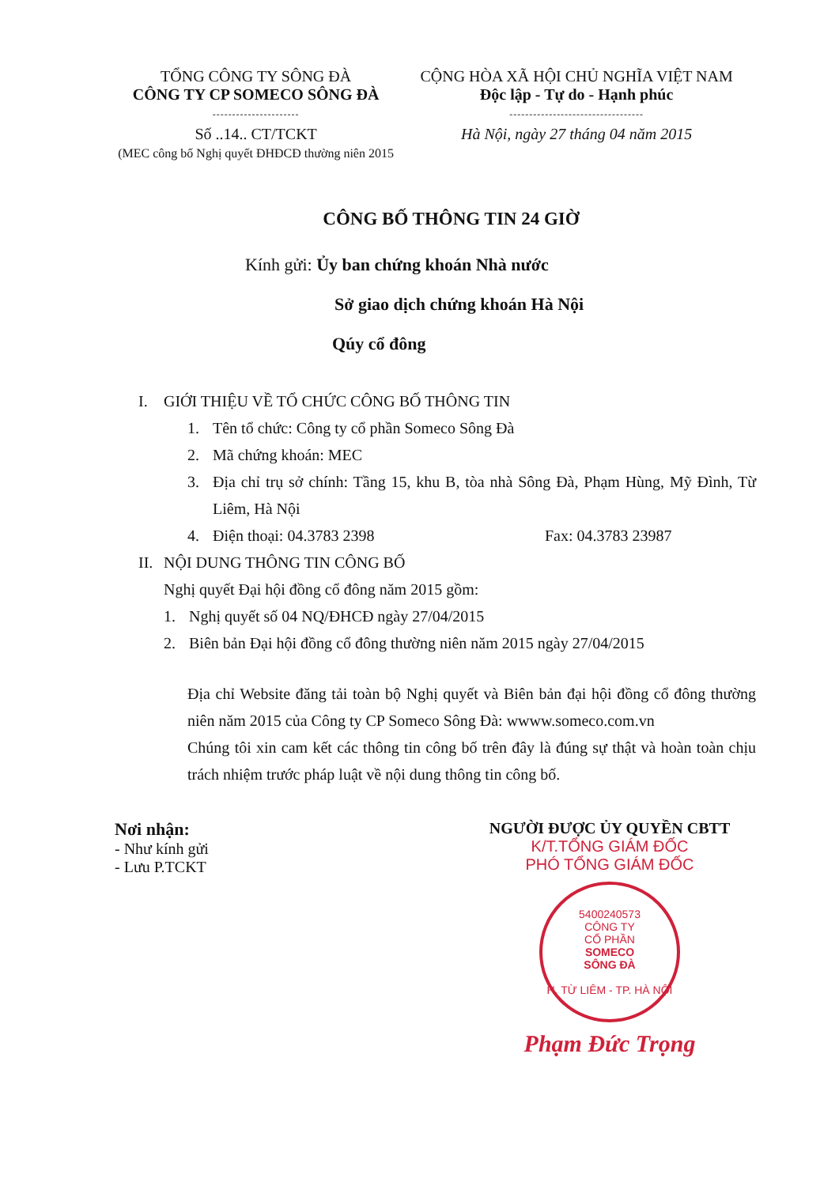TỔNG CÔNG TY SÔNG ĐÀ
CÔNG TY CP SOMECO SÔNG ĐÀ
----------------------
Số ..14.. CT/TCKT
(MEC công bố Nghị quyết ĐHĐCĐ thường niên 2015
CỘNG HÒA XÃ HỘI CHỦ NGHĨA VIỆT NAM
Độc lập - Tự do - Hạnh phúc
----------------------------------
Hà Nội, ngày 27 tháng 04 năm 2015
CÔNG BỐ THÔNG TIN 24 GIỜ
Kính gửi: Ủy ban chứng khoán Nhà nước
Sở giao dịch chứng khoán Hà Nội
Qúy cổ đông
I. GIỚI THIỆU VỀ TỔ CHỨC CÔNG BỐ THÔNG TIN
1. Tên tổ chức: Công ty cổ phần Someco Sông Đà
2. Mã chứng khoán: MEC
3.
Địa chỉ trụ sở chính: Tầng 15, khu B, tòa nhà Sông Đà, Phạm Hùng, Mỹ Đình, Từ Liêm, Hà Nội
4. Điện thoại: 04.3783 2398 Fax: 04.3783 23987
II. NỘI DUNG THÔNG TIN CÔNG BỐ
Nghị quyết Đại hội đồng cổ đông năm 2015 gồm:
1. Nghị quyết số 04 NQ/ĐHCĐ ngày 27/04/2015
2. Biên bản Đại hội đồng cổ đông thường niên năm 2015 ngày 27/04/2015
Địa chỉ Website đăng tải toàn bộ Nghị quyết và Biên bản đại hội đồng cổ đông thường niên năm 2015 của Công ty CP Someco Sông Đà: wwww.someco.com.vn
Chúng tôi xin cam kết các thông tin công bố trên đây là đúng sự thật và hoàn toàn chịu trách nhiệm trước pháp luật về nội dung thông tin công bố.
Nơi nhận:
- Như kính gửi
- Lưu P.TCKT
NGƯỜI ĐƯỢC ỦY QUYỀN CBTT
K/T.TỔNG GIÁM ĐỐC
PHÓ TỔNG GIÁM ĐỐC
5400240573
CÔNG TY
CỔ PHẦN
SOMECO
SÔNG ĐÀ
H. TỪ LIÊM - TP. HÀ NỘI
Phạm Đức Trọng